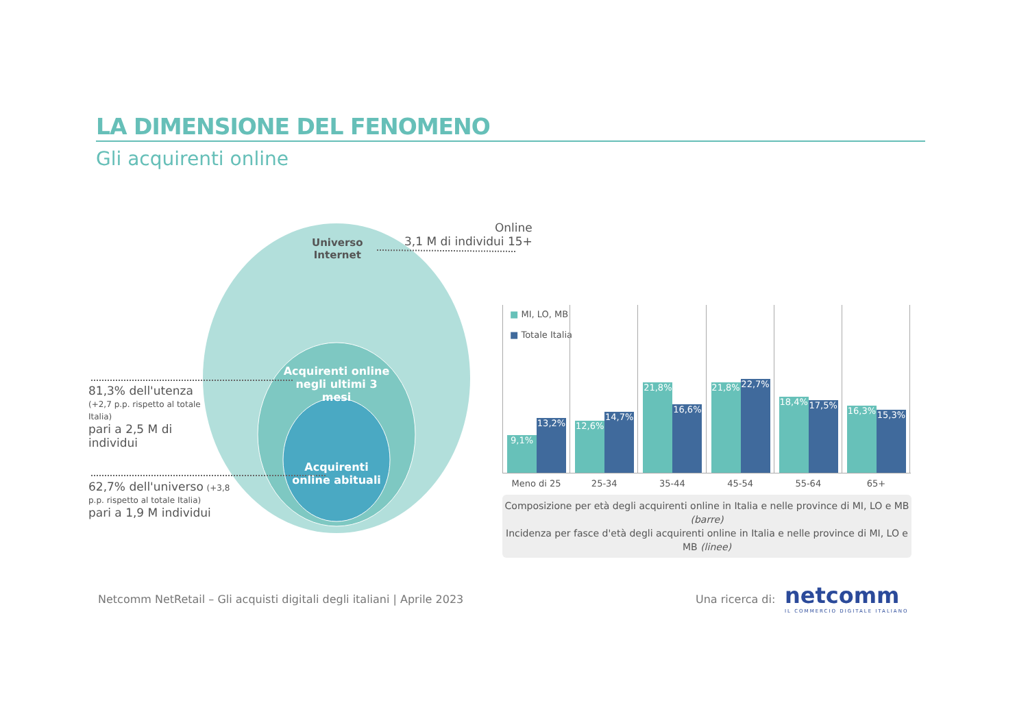LA DIMENSIONE DEL FENOMENO
Gli acquirenti online
Universo
Internet
Online
3,1 M di individui 15+
Acquirenti online negli ultimi 3 mesi
Acquirenti online abituali
81,3% dell'utenza (+2,7 p.p. rispetto al totale Italia)
pari a 2,5 M di individui
62,7% dell'universo (+3,8 p.p. rispetto al totale Italia)
pari a 1,9 M individui
■ MI, LO, MB
■ Totale Italia
9,1% 13,2%
12,6% 14,7%
21,8% 16,6%
21,8% 22,7%
18,4% 17,5%
16,3% 15,3%
Meno di 25 25-34 35-44 45-54 55-64 65+
Composizione per età degli acquirenti online in Italia e nelle province di MI, LO e MB (barre)
Incidenza per fasce d'età degli acquirenti online in Italia e nelle province di MI, LO e MB (linee)
Netcomm NetRetail – Gli acquisti digitali degli italiani | Aprile 2023
Una ricerca di:
netcomm
IL COMMERCIO DIGITALE ITALIANO